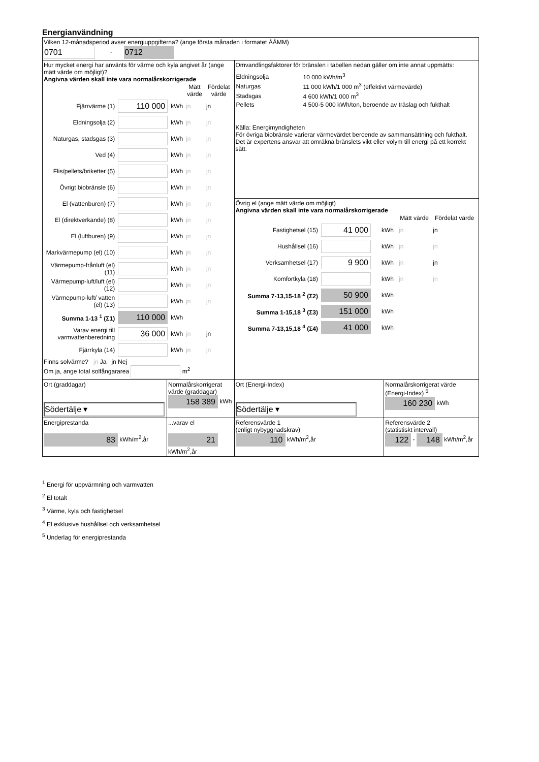Energianvändning
| Vilken 12-månadsperiod avser energiuppgifterna? (ange första månaden i formatet ÅÅMM) 0701 - 0712 | | | |
| Hur mycket energi har använts för värme och kyla angivet år (ange mätt värde om möjligt)? Angivna värden skall inte vara normalårskorrigerade / / / / Mätt värde / Fördelat värde / / --- / --- / --- / --- / --- / / Fjärrvärme (1) / 110 000 / kWh / jn / jn / / Eldningsolja (2) / / kWh / jn / jn / / Naturgas, stadsgas (3) / / kWh / jn / jn / / Ved (4) / / kWh / jn / jn / / Flis/pellets/briketter (5) / / kWh / jn / jn / / Övrigt biobränsle (6) / / kWh / jn / jn / / El (vattenburen) (7) / / kWh / jn / jn / / El (direktverkande) (8) / / kWh / jn / jn / / El (luftburen) (9) / / kWh / jn / jn / / Markvärmepump (el) (10) / / kWh / jn / jn / / Värmepump-frånluft (el) (11) / / kWh / jn / jn / / Värmepump-luft/luft (el) (12) / / kWh / jn / jn / / Värmepump-luft/ vatten (el) (13) / / kWh / jn / jn / / Summa 1-13 <sup>1</sup> (Σ1) / 110 000 / kWh / / / / Varav energi till varmvattenberedning / 36 000 / kWh / jn / jn / / Fjärrkyla (14) / / kWh / jn / jn / Finns solvärme? jn Ja jn Nej Om ja, ange total solfångararea m<sup>2</sup> | | Omvandlingsfaktorer för bränslen i tabellen nedan gäller om inte annat uppmätts: / Eldningsolja / 10 000 kWh/m<sup>3</sup> / / Naturgas / 11 000 kWh/1 000 m<sup>3</sup> (effektivt värmevärde) / / Stadsgas / 4 600 kWh/1 000 m<sup>3</sup> / / Pellets / 4 500-5 000 kWh/ton, beroende av träslag och fukthalt / Källa: Energimyndigheten För övriga biobränsle varierar värmevärdet beroende av sammansättning och fukthalt. Det är expertens ansvar att omräkna bränslets vikt eller volym till energi på ett korrekt sätt. Övrig el (ange mätt värde om möjligt) Angivna värden skall inte vara normalårskorrigerade / / / / Mätt värde / Fördelat värde / / --- / --- / --- / --- / --- / / Fastighetsel (15) / 41 000 / kWh / jn / jn / / Hushållsel (16) / / kWh / jn / jn / / Verksamhetsel (17) / 9 900 / kWh / jn / jn / / Komfortkyla (18) / / kWh / jn / jn / / Summa 7-13,15-18 <sup>2</sup> (Σ2) / 50 900 / kWh / / / / Summa 1-15,18 <sup>3</sup> (Σ3) / 151 000 / kWh / / / / Summa 7-13,15,18 <sup>4</sup> (Σ4) / 41 000 / kWh / / / | |
| Ort (graddagar) Södertälje ▾ | Normalårskorrigerat värde (graddagar) 158 389 kWh | Ort (Energi-Index) Södertälje ▾ | Normalårskorrigerat värde (Energi-Index) <sup>5</sup> 160 230 kWh |
| Energiprestanda 83 kWh/m<sup>2</sup>,år | ...varav el 21 kWh/m<sup>2</sup>,år | Referensvärde 1 (enligt nybyggnadskrav) 110 kWh/m<sup>2</sup>,år | Referensvärde 2 (statistiskt intervall) 122 - 148 kWh/m<sup>2</sup>,år |
<sup>1</sup> Energi för uppvärmning och varmvatten
<sup>2</sup> El totalt
<sup>3</sup> Värme, kyla och fastighetsel
<sup>4</sup> El exklusive hushållsel och verksamhetsel
<sup>5</sup> Underlag för energiprestanda